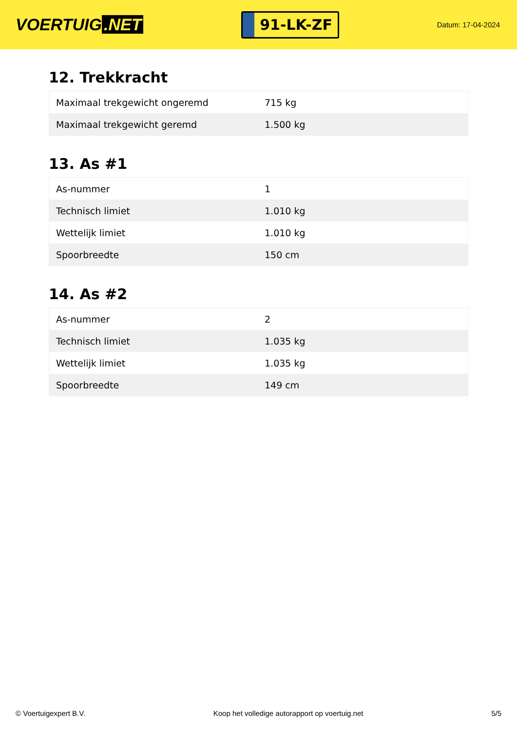VOERTUIG.NET
91-LK-ZF
Datum: 17-04-2024
12. Trekkracht
| Maximaal trekgewicht ongeremd | 715 kg |
| Maximaal trekgewicht geremd | 1.500 kg |
13. As #1
| As-nummer | 1 |
| Technisch limiet | 1.010 kg |
| Wettelijk limiet | 1.010 kg |
| Spoorbreedte | 150 cm |
14. As #2
| As-nummer | 2 |
| Technisch limiet | 1.035 kg |
| Wettelijk limiet | 1.035 kg |
| Spoorbreedte | 149 cm |
© Voertuigexpert B.V. Koop het volledige autorapport op voertuig.net 5/5